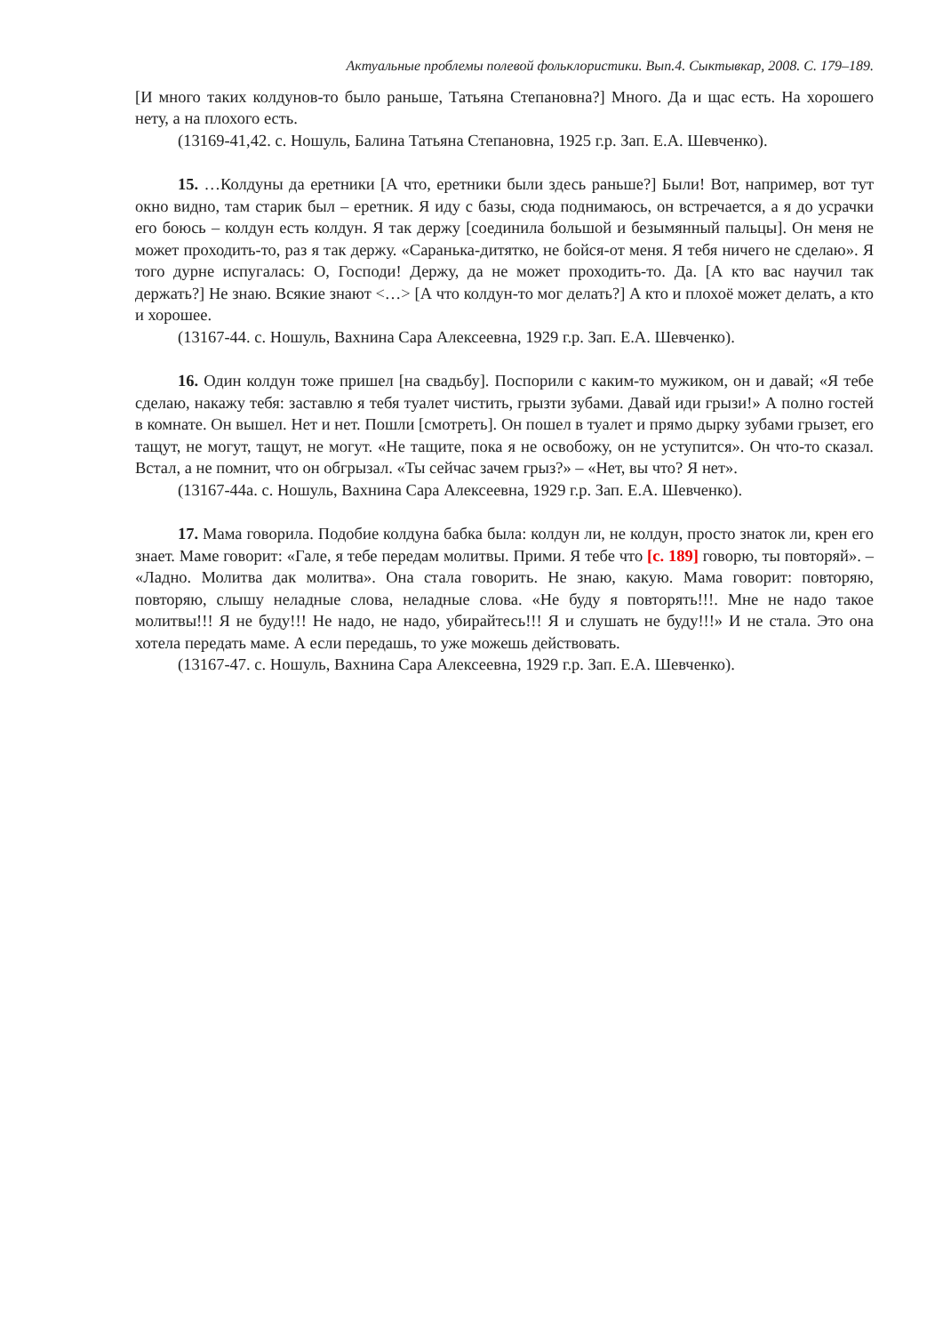Актуальные проблемы полевой фольклористики. Вып.4. Сыктывкар, 2008. С. 179–189.
[И много таких колдунов-то было раньше, Татьяна Степановна?] Много. Да и щас есть. На хорошего нету, а на плохого есть.
(13169-41,42. с. Ношуль, Балина Татьяна Степановна, 1925 г.р. Зап. Е.А. Шевченко).
15. …Колдуны да еретники [А что, еретники были здесь раньше?] Были! Вот, например, вот тут окно видно, там старик был – еретник. Я иду с базы, сюда поднимаюсь, он встречается, а я до усрачки его боюсь – колдун есть колдун. Я так держу [соединила большой и безымянный пальцы]. Он меня не может проходить-то, раз я так держу. «Саранька-дитятко, не бойся-от меня. Я тебя ничего не сделаю». Я того дурне испугалась: О, Господи! Держу, да не может проходить-то. Да. [А кто вас научил так держать?] Не знаю. Всякие знают <…> [А что колдун-то мог делать?] А кто и плохоё может делать, а кто и хорошее.
(13167-44. с. Ношуль, Вахнина Сара Алексеевна, 1929 г.р. Зап. Е.А. Шевченко).
16. Один колдун тоже пришел [на свадьбу]. Поспорили с каким-то мужиком, он и давай; «Я тебе сделаю, накажу тебя: заставлю я тебя туалет чистить, грызти зубами. Давай иди грызи!» А полно гостей в комнате. Он вышел. Нет и нет. Пошли [смотреть]. Он пошел в туалет и прямо дырку зубами грызет, его тащут, не могут, тащут, не могут. «Не тащите, пока я не освобожу, он не уступится». Он что-то сказал. Встал, а не помнит, что он обгрызал. «Ты сейчас зачем грыз?» – «Нет, вы что? Я нет».
(13167-44а. с. Ношуль, Вахнина Сара Алексеевна, 1929 г.р. Зап. Е.А. Шевченко).
17. Мама говорила. Подобие колдуна бабка была: колдун ли, не колдун, просто знаток ли, крен его знает. Маме говорит: «Гале, я тебе передам молитвы. Прими. Я тебе что [с. 189] говорю, ты повторяй». – «Ладно. Молитва дак молитва». Она стала говорить. Не знаю, какую. Мама говорит: повторяю, повторяю, слышу неладные слова, неладные слова. «Не буду я повторять!!!. Мне не надо такое молитвы!!! Я не буду!!! Не надо, не надо, убирайтесь!!! Я и слушать не буду!!!» И не стала. Это она хотела передать маме. А если передашь, то уже можешь действовать.
(13167-47. с. Ношуль, Вахнина Сара Алексеевна, 1929 г.р. Зап. Е.А. Шевченко).